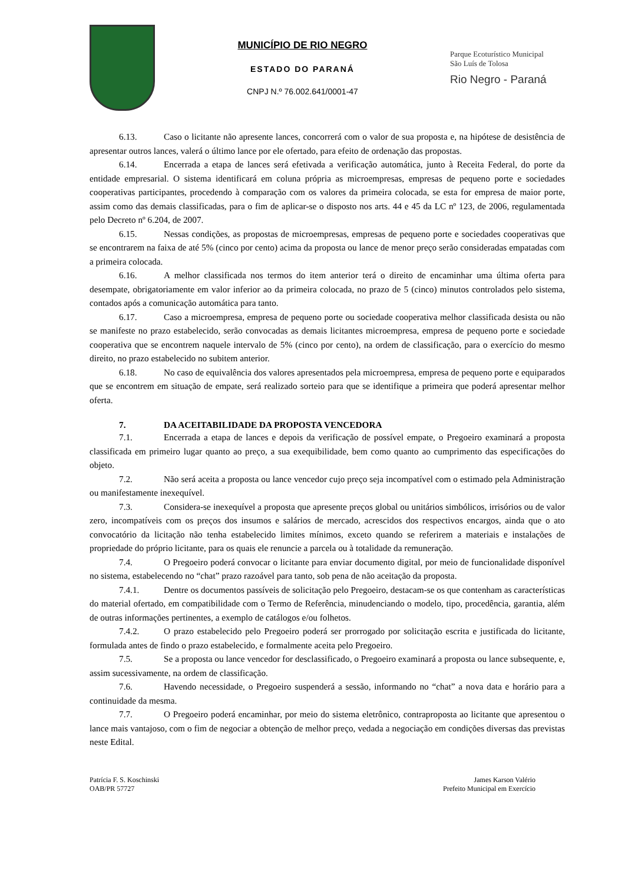MUNICÍPIO DE RIO NEGRO
ESTADO DO PARANÁ
CNPJ N.º 76.002.641/0001-47
Parque Ecoturístico Municipal
São Luís de Tolosa
Rio Negro - Paraná
6.13. Caso o licitante não apresente lances, concorrerá com o valor de sua proposta e, na hipótese de desistência de apresentar outros lances, valerá o último lance por ele ofertado, para efeito de ordenação das propostas.
6.14. Encerrada a etapa de lances será efetivada a verificação automática, junto à Receita Federal, do porte da entidade empresarial. O sistema identificará em coluna própria as microempresas, empresas de pequeno porte e sociedades cooperativas participantes, procedendo à comparação com os valores da primeira colocada, se esta for empresa de maior porte, assim como das demais classificadas, para o fim de aplicar-se o disposto nos arts. 44 e 45 da LC nº 123, de 2006, regulamentada pelo Decreto nº 6.204, de 2007.
6.15. Nessas condições, as propostas de microempresas, empresas de pequeno porte e sociedades cooperativas que se encontrarem na faixa de até 5% (cinco por cento) acima da proposta ou lance de menor preço serão consideradas empatadas com a primeira colocada.
6.16. A melhor classificada nos termos do item anterior terá o direito de encaminhar uma última oferta para desempate, obrigatoriamente em valor inferior ao da primeira colocada, no prazo de 5 (cinco) minutos controlados pelo sistema, contados após a comunicação automática para tanto.
6.17. Caso a microempresa, empresa de pequeno porte ou sociedade cooperativa melhor classificada desista ou não se manifeste no prazo estabelecido, serão convocadas as demais licitantes microempresa, empresa de pequeno porte e sociedade cooperativa que se encontrem naquele intervalo de 5% (cinco por cento), na ordem de classificação, para o exercício do mesmo direito, no prazo estabelecido no subitem anterior.
6.18. No caso de equivalência dos valores apresentados pela microempresa, empresa de pequeno porte e equiparados que se encontrem em situação de empate, será realizado sorteio para que se identifique a primeira que poderá apresentar melhor oferta.
7. DA ACEITABILIDADE DA PROPOSTA VENCEDORA
7.1. Encerrada a etapa de lances e depois da verificação de possível empate, o Pregoeiro examinará a proposta classificada em primeiro lugar quanto ao preço, a sua exequibilidade, bem como quanto ao cumprimento das especificações do objeto.
7.2. Não será aceita a proposta ou lance vencedor cujo preço seja incompatível com o estimado pela Administração ou manifestamente inexequível.
7.3. Considera-se inexequível a proposta que apresente preços global ou unitários simbólicos, irrisórios ou de valor zero, incompatíveis com os preços dos insumos e salários de mercado, acrescidos dos respectivos encargos, ainda que o ato convocatório da licitação não tenha estabelecido limites mínimos, exceto quando se referirem a materiais e instalações de propriedade do próprio licitante, para os quais ele renuncie a parcela ou à totalidade da remuneração.
7.4. O Pregoeiro poderá convocar o licitante para enviar documento digital, por meio de funcionalidade disponível no sistema, estabelecendo no “chat” prazo razoável para tanto, sob pena de não aceitação da proposta.
7.4.1. Dentre os documentos passíveis de solicitação pelo Pregoeiro, destacam-se os que contenham as características do material ofertado, em compatibilidade com o Termo de Referência, minudenciando o modelo, tipo, procedência, garantia, além de outras informações pertinentes, a exemplo de catálogos e/ou folhetos.
7.4.2. O prazo estabelecido pelo Pregoeiro poderá ser prorrogado por solicitação escrita e justificada do licitante, formulada antes de findo o prazo estabelecido, e formalmente aceita pelo Pregoeiro.
7.5. Se a proposta ou lance vencedor for desclassificado, o Pregoeiro examinará a proposta ou lance subsequente, e, assim sucessivamente, na ordem de classificação.
7.6. Havendo necessidade, o Pregoeiro suspenderá a sessão, informando no “chat” a nova data e horário para a continuidade da mesma.
7.7. O Pregoeiro poderá encaminhar, por meio do sistema eletrônico, contraproposta ao licitante que apresentou o lance mais vantajoso, com o fim de negociar a obtenção de melhor preço, vedada a negociação em condições diversas das previstas neste Edital.
Patrícia F. S. Koschinski
OAB/PR 57727
James Karson Valério
Prefeito Municipal em Exercício